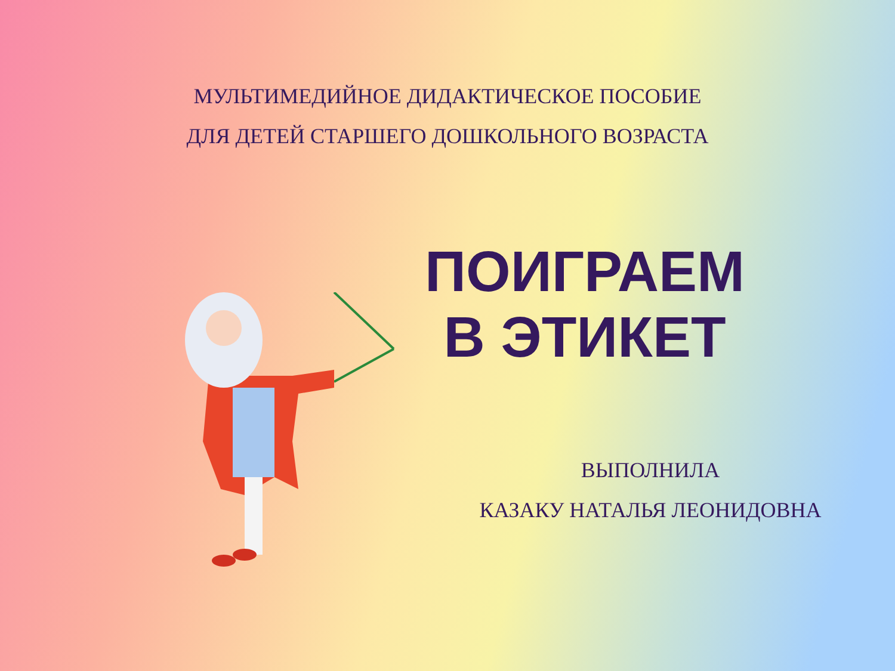МУЛЬТИМЕДИЙНОЕ ДИДАКТИЧЕСКОЕ ПОСОБИЕ
ДЛЯ ДЕТЕЙ СТАРШЕГО ДОШКОЛЬНОГО ВОЗРАСТА
ПОИГРАЕМ
В ЭТИКЕТ
ВЫПОЛНИЛА
КАЗАКУ НАТАЛЬЯ ЛЕОНИДОВНА